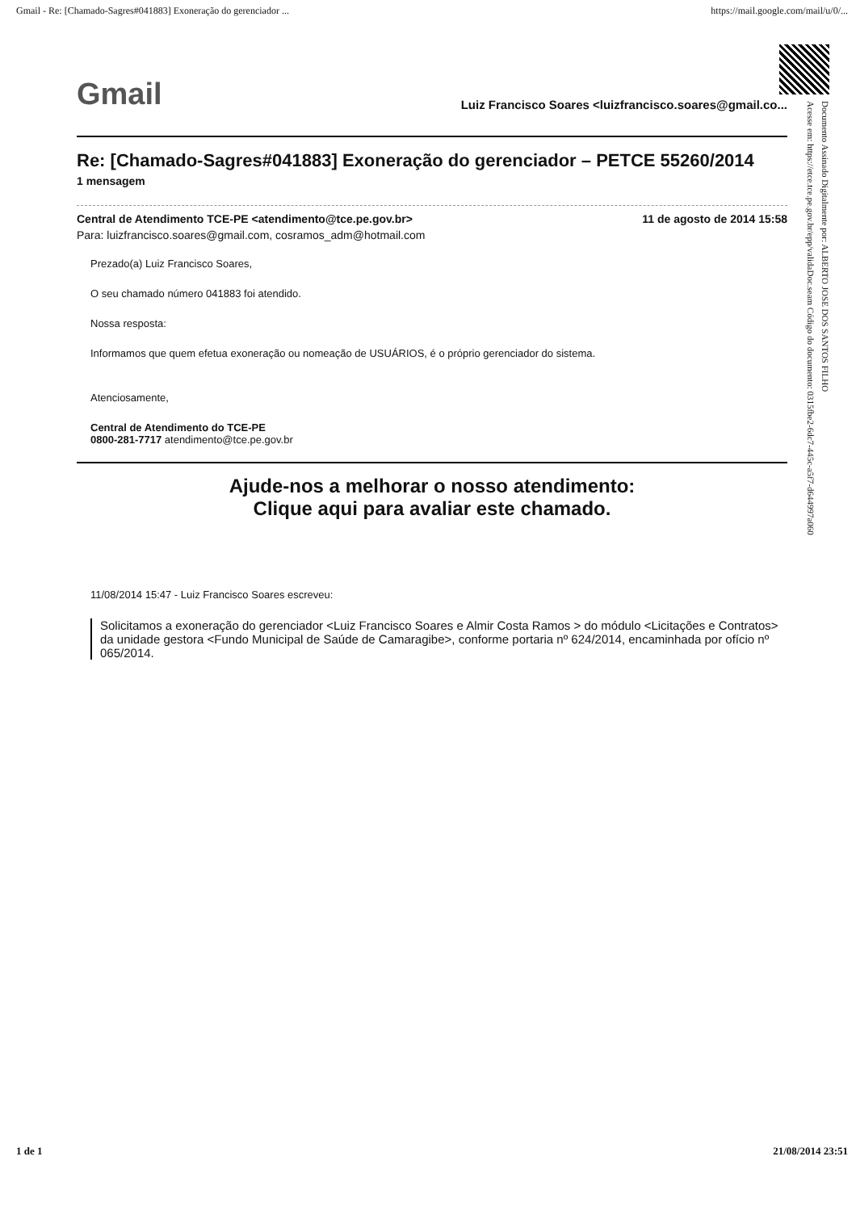Gmail - Re: [Chamado-Sagres#041883] Exoneração do gerenciador ... https://mail.google.com/mail/u/0/...
Gmail Luiz Francisco Soares <luizfrancisco.soares@gmail.co...
Re: [Chamado-Sagres#041883] Exoneração do gerenciador – PETCE 55260/2014
1 mensagem
Central de Atendimento TCE-PE <atendimento@tce.pe.gov.br> 11 de agosto de 2014 15:58
Para: luizfrancisco.soares@gmail.com, cosramos_adm@hotmail.com
Prezado(a) Luiz Francisco Soares,
O seu chamado número 041883 foi atendido.
Nossa resposta:
Informamos que quem efetua exoneração ou nomeação de USUÁRIOS, é o próprio gerenciador do sistema.
Atenciosamente,
Central de Atendimento do TCE-PE
0800-281-7717 atendimento@tce.pe.gov.br
Ajude-nos a melhorar o nosso atendimento:
Clique aqui para avaliar este chamado.
11/08/2014 15:47 - Luiz Francisco Soares escreveu:
Solicitamos a exoneração do gerenciador <Luiz Francisco Soares e Almir Costa Ramos > do módulo <Licitações e Contratos> da unidade gestora <Fundo Municipal de Saúde de Camaragibe>, conforme portaria nº 624/2014, encaminhada por ofício nº 065/2014.
Documento Assinado Digitalmente por: ALBERTO JOSE DOS SANTOS FILHO
Acesse em: https://etce.tce.pe.gov.br/epp/validaDoc.seam Código do documento: 0315fbe2-6dc7-445c-a5f7-d644997a060
1 de 1 21/08/2014 23:51